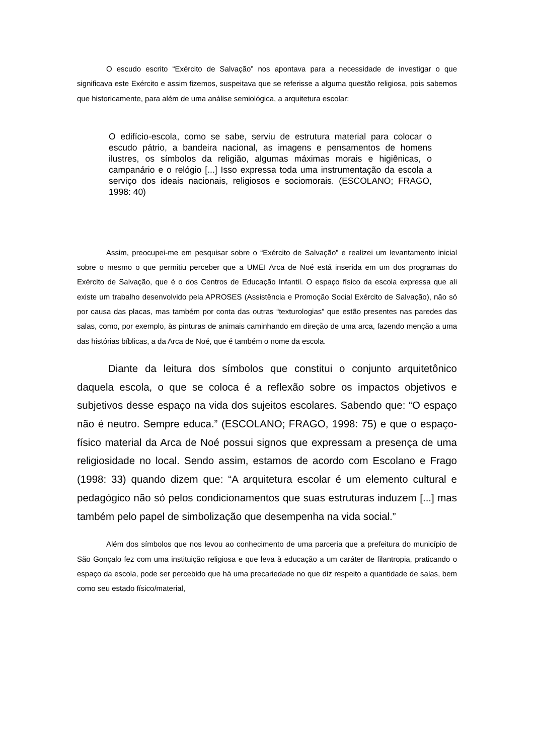O escudo escrito “Exército de Salvação” nos apontava para a necessidade de investigar o que significava este Exército e assim fizemos, suspeitava que se referisse a alguma questão religiosa, pois sabemos que historicamente, para além de uma análise semiológica, a arquitetura escolar:
O edifício-escola, como se sabe, serviu de estrutura material para colocar o escudo pátrio, a bandeira nacional, as imagens e pensamentos de homens ilustres, os símbolos da religião, algumas máximas morais e higiênicas, o campanário e o relógio [...] Isso expressa toda uma instrumentação da escola a serviço dos ideais nacionais, religiosos e sociomorais. (ESCOLANO; FRAGO, 1998: 40)
Assim, preocupei-me em pesquisar sobre o “Exército de Salvação” e realizei um levantamento inicial sobre o mesmo o que permitiu perceber que a UMEI Arca de Noé está inserida em um dos programas do Exército de Salvação, que é o dos Centros de Educação Infantil. O espaço físico da escola expressa que ali existe um trabalho desenvolvido pela APROSES (Assistência e Promoção Social Exército de Salvação), não só por causa das placas, mas também por conta das outras “texturologias” que estão presentes nas paredes das salas, como, por exemplo, às pinturas de animais caminhando em direção de uma arca, fazendo menção a uma das histórias bíblicas, a da Arca de Noé, que é também o nome da escola.
Diante da leitura dos símbolos que constitui o conjunto arquitetônico daquela escola, o que se coloca é a reflexão sobre os impactos objetivos e subjetivos desse espaço na vida dos sujeitos escolares. Sabendo que: “O espaço não é neutro. Sempre educa.” (ESCOLANO; FRAGO, 1998: 75) e que o espaço- físico material da Arca de Noé possui signos que expressam a presença de uma religiosidade no local. Sendo assim, estamos de acordo com Escolano e Frago (1998: 33) quando dizem que: “A arquitetura escolar é um elemento cultural e pedagógico não só pelos condicionamentos que suas estruturas induzem [...] mas também pelo papel de simbolização que desempenha na vida social.”
Além dos símbolos que nos levou ao conhecimento de uma parceria que a prefeitura do município de São Gonçalo fez com uma instituição religiosa e que leva à educação a um caráter de filantropia, praticando o espaço da escola, pode ser percebido que há uma precariedade no que diz respeito a quantidade de salas, bem como seu estado físico/material,